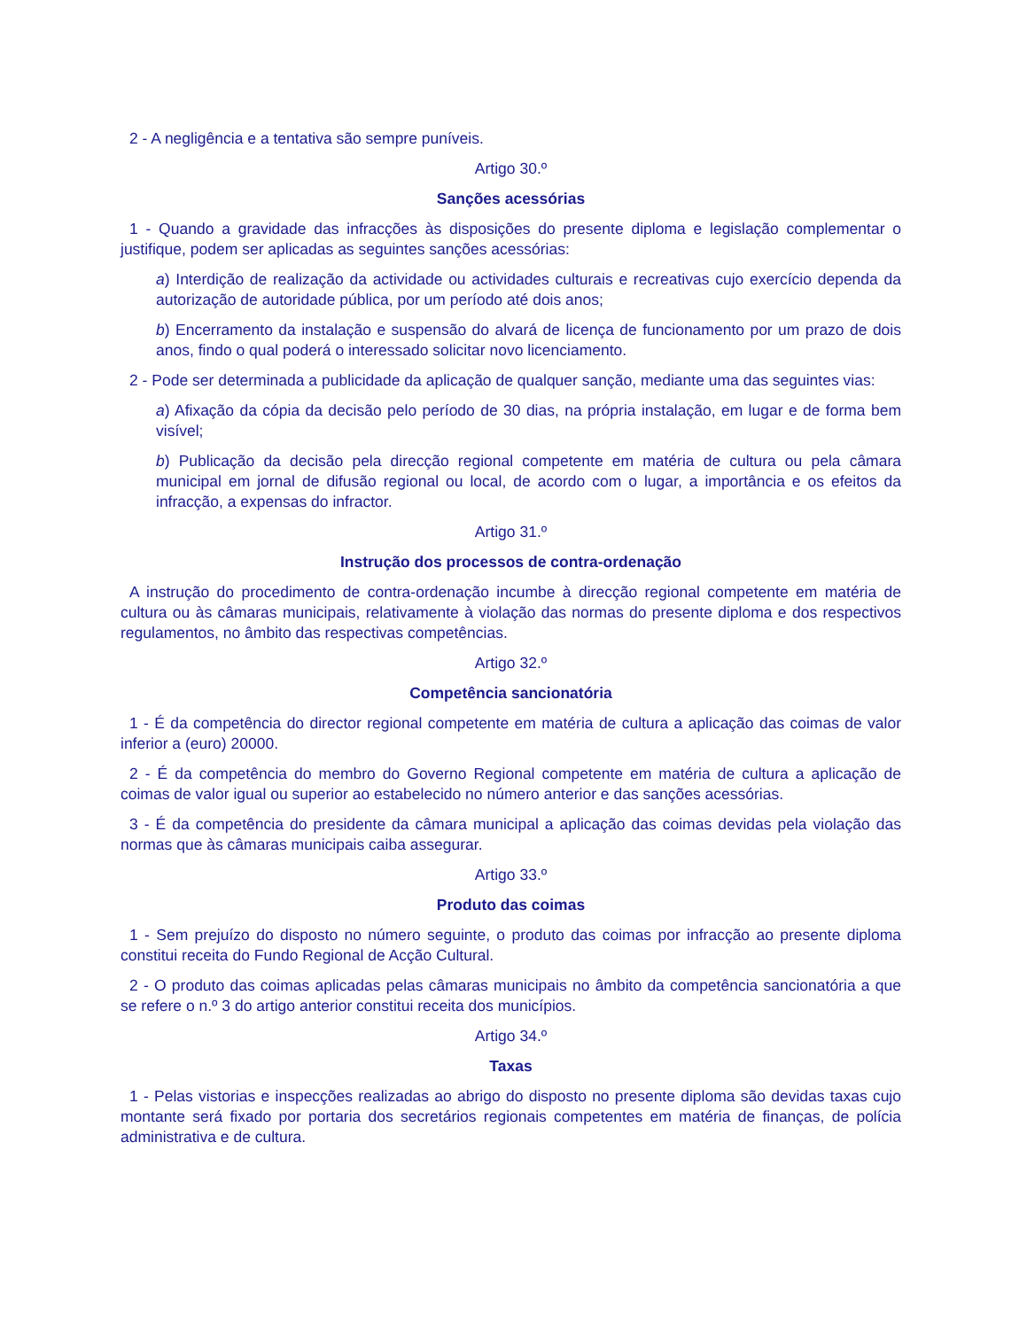2 - A negligência e a tentativa são sempre puníveis.
Artigo 30.º
Sanções acessórias
1 - Quando a gravidade das infracções às disposições do presente diploma e legislação complementar o justifique, podem ser aplicadas as seguintes sanções acessórias:
a) Interdição de realização da actividade ou actividades culturais e recreativas cujo exercício dependa da autorização de autoridade pública, por um período até dois anos;
b) Encerramento da instalação e suspensão do alvará de licença de funcionamento por um prazo de dois anos, findo o qual poderá o interessado solicitar novo licenciamento.
2 - Pode ser determinada a publicidade da aplicação de qualquer sanção, mediante uma das seguintes vias:
a) Afixação da cópia da decisão pelo período de 30 dias, na própria instalação, em lugar e de forma bem visível;
b) Publicação da decisão pela direcção regional competente em matéria de cultura ou pela câmara municipal em jornal de difusão regional ou local, de acordo com o lugar, a importância e os efeitos da infracção, a expensas do infractor.
Artigo 31.º
Instrução dos processos de contra-ordenação
A instrução do procedimento de contra-ordenação incumbe à direcção regional competente em matéria de cultura ou às câmaras municipais, relativamente à violação das normas do presente diploma e dos respectivos regulamentos, no âmbito das respectivas competências.
Artigo 32.º
Competência sancionatória
1 - É da competência do director regional competente em matéria de cultura a aplicação das coimas de valor inferior a (euro) 20000.
2 - É da competência do membro do Governo Regional competente em matéria de cultura a aplicação de coimas de valor igual ou superior ao estabelecido no número anterior e das sanções acessórias.
3 - É da competência do presidente da câmara municipal a aplicação das coimas devidas pela violação das normas que às câmaras municipais caiba assegurar.
Artigo 33.º
Produto das coimas
1 - Sem prejuízo do disposto no número seguinte, o produto das coimas por infracção ao presente diploma constitui receita do Fundo Regional de Acção Cultural.
2 - O produto das coimas aplicadas pelas câmaras municipais no âmbito da competência sancionatória a que se refere o n.º 3 do artigo anterior constitui receita dos municípios.
Artigo 34.º
Taxas
1 - Pelas vistorias e inspecções realizadas ao abrigo do disposto no presente diploma são devidas taxas cujo montante será fixado por portaria dos secretários regionais competentes em matéria de finanças, de polícia administrativa e de cultura.